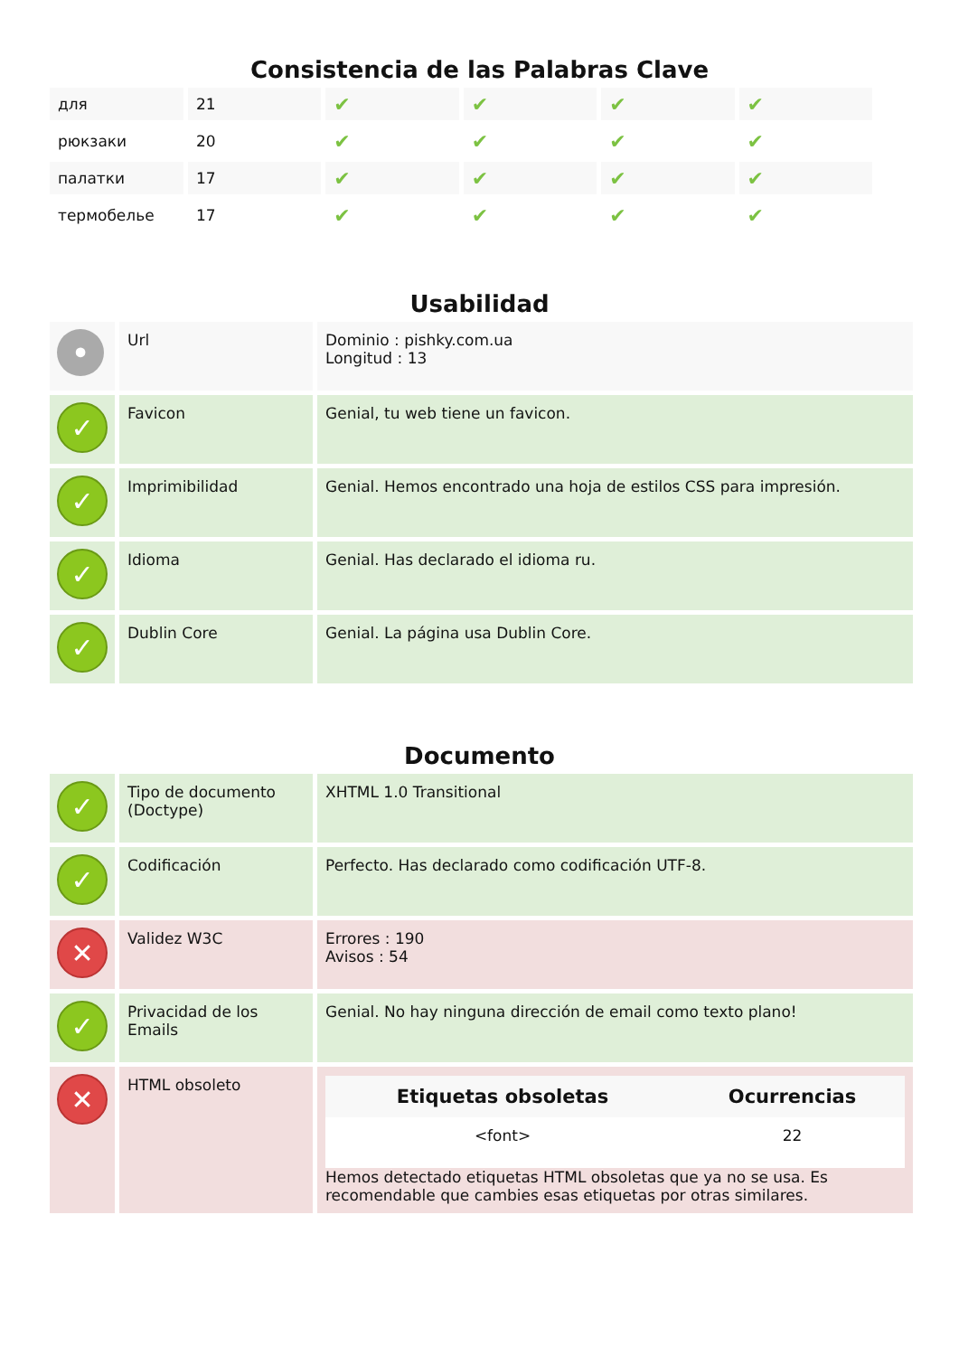Consistencia de las Palabras Clave
| для | 21 | ✔ | ✔ | ✔ | ✔ |
| рюкзаки | 20 | ✔ | ✔ | ✔ | ✔ |
| палатки | 17 | ✔ | ✔ | ✔ | ✔ |
| термобелье | 17 | ✔ | ✔ | ✔ | ✔ |
Usabilidad
| • | Url | Dominio : pishky.com.ua Longitud : 13 |
| ✓ | Favicon | Genial, tu web tiene un favicon. |
| ✓ | Imprimibilidad | Genial. Hemos encontrado una hoja de estilos CSS para impresión. |
| ✓ | Idioma | Genial. Has declarado el idioma ru. |
| ✓ | Dublin Core | Genial. La página usa Dublin Core. |
Documento
| ✓ | Tipo de documento (Doctype) | XHTML 1.0 Transitional |
| ✓ | Codificación | Perfecto. Has declarado como codificación UTF-8. |
| ✕ | Validez W3C | Errores : 190 Avisos : 54 |
| ✓ | Privacidad de los Emails | Genial. No hay ninguna dirección de email como texto plano! |
| ✕ | HTML obsoleto | / Etiquetas obsoletas / Ocurrencias / / --- / --- / / <font> / 22 / Hemos detectado etiquetas HTML obsoletas que ya no se usa. Es recomendable que cambies esas etiquetas por otras similares. |